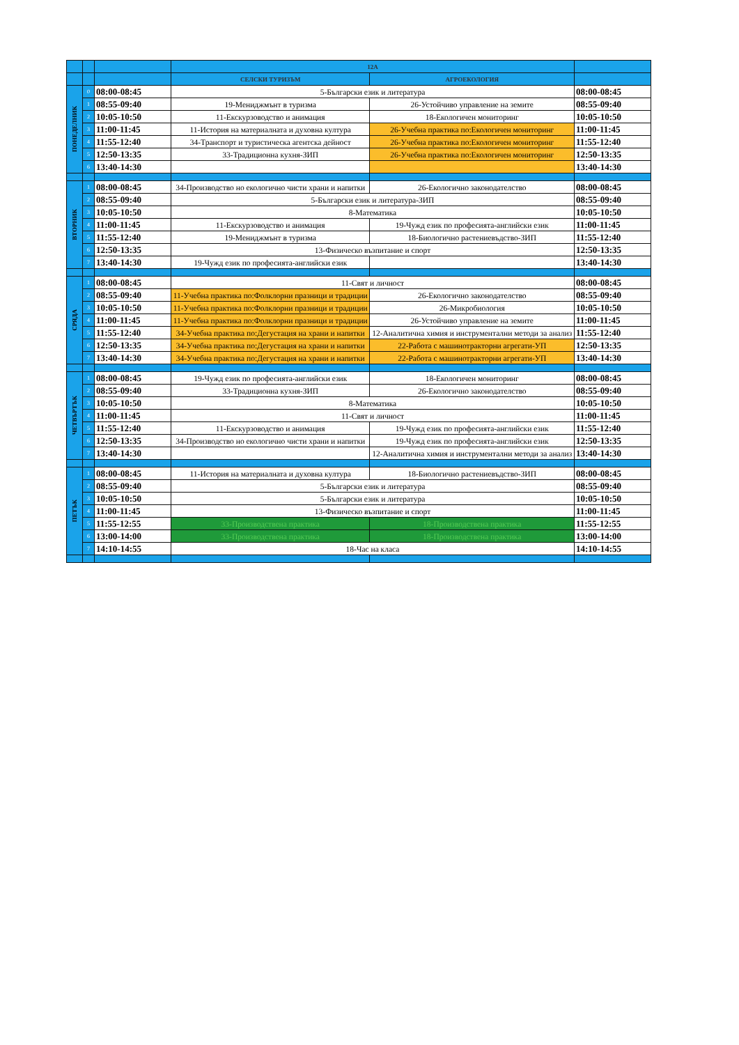| | | | 12А | | |
| --- | --- | --- | --- | --- | --- |
| | | | СЕЛСКИ ТУРИЗЪМ | АГРОЕКОЛОГИЯ | |
| ПОНЕДЕЛНИК | 0 | 08:00-08:45 | 5-Български език и литература | | 08:00-08:45 |
| | 1 | 08:55-09:40 | 19-Мениджмънт в туризма | 26-Устойчиво управление на земите | 08:55-09:40 |
| | 2 | 10:05-10:50 | 11-Екскурзоводство и анимация | 18-Екологичен мониторинг | 10:05-10:50 |
| | 3 | 11:00-11:45 | 11-История на материалната и духовна култура | 26-Учебна практика по:Екологичен мониторинг | 11:00-11:45 |
| | 4 | 11:55-12:40 | 34-Транспорт и туристическа агентска дейност | 26-Учебна практика по:Екологичен мониторинг | 11:55-12:40 |
| | 5 | 12:50-13:35 | 33-Традиционна кухня-ЗИП | 26-Учебна практика по:Екологичен мониторинг | 12:50-13:35 |
| | 6 | 13:40-14:30 | | | 13:40-14:30 |
| ВТОРНИК | 1 | 08:00-08:45 | 34-Производство но екологично чисти храни и напитки | 26-Екологично законодателство | 08:00-08:45 |
| | 2 | 08:55-09:40 | 5-Български език и литература-ЗИП | | 08:55-09:40 |
| | 3 | 10:05-10:50 | 8-Математика | | 10:05-10:50 |
| | 4 | 11:00-11:45 | 11-Екскурзоводство и анимация | 19-Чужд език по професията-английски език | 11:00-11:45 |
| | 5 | 11:55-12:40 | 19-Мениджмънт в туризма | 18-Биологично растениевъдство-ЗИП | 11:55-12:40 |
| | 6 | 12:50-13:35 | 13-Физическо възпитание и спорт | | 12:50-13:35 |
| | 7 | 13:40-14:30 | 19-Чужд език по професията-английски език | | 13:40-14:30 |
| СРЯДА | 1 | 08:00-08:45 | 11-Свят и личност | | 08:00-08:45 |
| | 2 | 08:55-09:40 | 11-Учебна практика по:Фолклорни празници и традиции | 26-Екологично законодателство | 08:55-09:40 |
| | 3 | 10:05-10:50 | 11-Учебна практика по:Фолклорни празници и традиции | 26-Микробиология | 10:05-10:50 |
| | 4 | 11:00-11:45 | 11-Учебна практика по:Фолклорни празници и традиции | 26-Устойчиво управление на земите | 11:00-11:45 |
| | 5 | 11:55-12:40 | 34-Учебна практика по:Дегустация на храни и напитки | 12-Аналитична химия и инструментални методи за анализ | 11:55-12:40 |
| | 6 | 12:50-13:35 | 34-Учебна практика по:Дегустация на храни и напитки | 22-Работа с машинотракторни агрегати-УП | 12:50-13:35 |
| | 7 | 13:40-14:30 | 34-Учебна практика по:Дегустация на храни и напитки | 22-Работа с машинотракторни агрегати-УП | 13:40-14:30 |
| ЧЕТВЪРТЪК | 1 | 08:00-08:45 | 19-Чужд език по професията-английски език | 18-Екологичен мониторинг | 08:00-08:45 |
| | 2 | 08:55-09:40 | 33-Традиционна кухня-ЗИП | 26-Екологично законодателство | 08:55-09:40 |
| | 3 | 10:05-10:50 | 8-Математика | | 10:05-10:50 |
| | 4 | 11:00-11:45 | 11-Свят и личност | | 11:00-11:45 |
| | 5 | 11:55-12:40 | 11-Екскурзоводство и анимация | 19-Чужд език по професията-английски език | 11:55-12:40 |
| | 6 | 12:50-13:35 | 34-Производство но екологично чисти храни и напитки | 19-Чужд език по професията-английски език | 12:50-13:35 |
| | 7 | 13:40-14:30 | | 12-Аналитична химия и инструментални методи за анализ | 13:40-14:30 |
| ПЕТЪК | 1 | 08:00-08:45 | 11-История на материалната и духовна култура | 18-Биологично растениевъдство-ЗИП | 08:00-08:45 |
| | 2 | 08:55-09:40 | 5-Български език и литература | | 08:55-09:40 |
| | 3 | 10:05-10:50 | 5-Български език и литература | | 10:05-10:50 |
| | 4 | 11:00-11:45 | 13-Физическо възпитание и спорт | | 11:00-11:45 |
| | 5 | 11:55-12:55 | 33-Производствена практика | 18-Производствена практика | 11:55-12:55 |
| | 6 | 13:00-14:00 | 33-Производствена практика | 18-Производствена практика | 13:00-14:00 |
| | 7 | 14:10-14:55 | 18-Час на класа | | 14:10-14:55 |